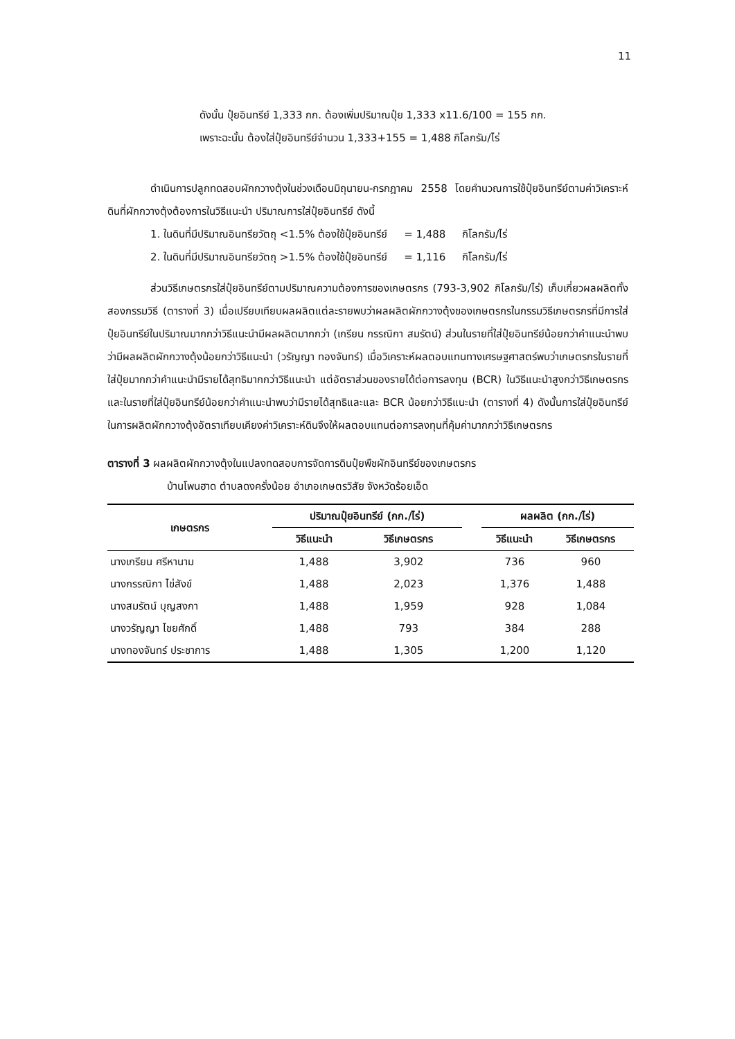11
ดังนั้น ปุ๋ยอินทรีย์ 1,333 กก. ต้องเพิ่มปริมาณปุ๋ย 1,333 x11.6/100 = 155 กก.
เพราะฉะนั้น ต้องใส่ปุ๋ยอินทรีย์จำนวน 1,333+155 = 1,488 กิโลกรัม/ไร่
ดำเนินการปลูกทดสอบผักกวางตุ้งในช่วงเดือนมิถุนายน-กรกฎาคม 2558 โดยคำนวณการใช้ปุ๋ยอินทรีย์ตามค่าวิเคราะห์ดินที่ผักกวางตุ้งต้องการในวิธีแนะนำ ปริมาณการใส่ปุ๋ยอินทรีย์ ดังนี้
1. ในดินที่มีปริมาณอินทรียวัตถุ <1.5% ต้องใช้ปุ๋ยอินทรีย์ = 1,488 กิโลกรัม/ไร่
2. ในดินที่มีปริมาณอินทรียวัตถุ >1.5% ต้องใช้ปุ๋ยอินทรีย์ = 1,116 กิโลกรัม/ไร่
ส่วนวิธีเกษตรกรใส่ปุ๋ยอินทรีย์ตามปริมาณความต้องการของเกษตรกร (793-3,902 กิโลกรัม/ไร่) เก็บเกี่ยวผลผลิตทั้งสองกรรมวิธี (ตารางที่ 3) เมื่อเปรียบเทียบผลผลิตแต่ละรายพบว่าผลผลิตผักกวางตุ้งของเกษตรกรในกรรมวิธีเกษตรกรที่มีการใส่ปุ๋ยอินทรีย์ในปริมาณมากกว่าวิธีแนะนำมีผลผลิตมากกว่า (เกรียน กรรณิกา สมรัตน์) ส่วนในรายที่ใส่ปุ๋ยอินทรีย์น้อยกว่าคำแนะนำพบว่ามีผลผลิตผักกวางตุ้งน้อยกว่าวิธีแนะนำ (วรัญญา ทองจันทร์) เมื่อวิเคราะห์ผลตอบแทนทางเศรษฐศาสตร์พบว่าเกษตรกรในรายที่ใส่ปุ๋ยมากกว่าคำแนะนำมีรายได้สุทธิมากกว่าวิธีแนะนำ แต่อัตราส่วนของรายได้ต่อการลงทุน (BCR) ในวิธีแนะนำสูงกว่าวิธีเกษตรกร และในรายที่ใส่ปุ๋ยอินทรีย์น้อยกว่าคำแนะนำพบว่ามีรายได้สุทธิและและ BCR น้อยกว่าวิธีแนะนำ (ตารางที่ 4) ดังนั้นการใส่ปุ๋ยอินทรีย์ในการผลิตผักกวางตุ้งอัตราเทียบเคียงค่าวิเคราะห์ดินจึงให้ผลตอบแทนต่อการลงทุนที่คุ้มค่ามากกว่าวิธีเกษตรกร
ตารางที่ 3 ผลผลิตผักกวางตุ้งในแปลงทดสอบการจัดการดินปุ๋ยพืชผักอินทรีย์ของเกษตรกร
บ้านโพนฮาด ตำบลดงครั่งน้อย อำเภอเกษตรวิสัย จังหวัดร้อยเอ็ด
| เกษตรกร | ปริมาณปุ๋ยอินทรีย์ (กก./ไร่) | | | ผลผลิต (กก./ไร่) | |
| --- | --- | --- | --- | --- | --- |
| | วิธีแนะนำ | วิธีเกษตรกร | | วิธีแนะนำ | วิธีเกษตรกร |
| นางเกรียน ศรีหานาม | 1,488 | 3,902 | | 736 | 960 |
| นางกรรณิกา ไข่สังข์ | 1,488 | 2,023 | | 1,376 | 1,488 |
| นางสมรัตน์ บุญสงกา | 1,488 | 1,959 | | 928 | 1,084 |
| นางวรัญญา ไชยศักดิ์ | 1,488 | 793 | | 384 | 288 |
| นางทองจันทร์ ประชาการ | 1,488 | 1,305 | | 1,200 | 1,120 |